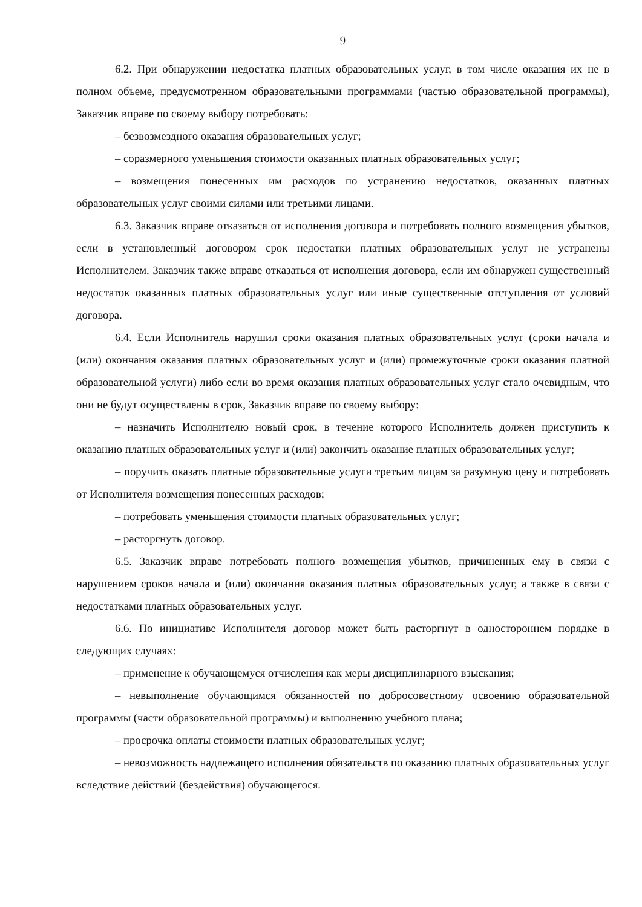9
6.2. При обнаружении недостатка платных образовательных услуг, в том числе оказания их не в полном объеме, предусмотренном образовательными программами (частью образовательной программы), Заказчик вправе по своему выбору потребовать:
– безвозмездного оказания образовательных услуг;
– соразмерного уменьшения стоимости оказанных платных образовательных услуг;
– возмещения понесенных им расходов по устранению недостатков, оказанных платных образовательных услуг своими силами или третьими лицами.
6.3. Заказчик вправе отказаться от исполнения договора и потребовать полного возмещения убытков, если в установленный договором срок недостатки платных образовательных услуг не устранены Исполнителем. Заказчик также вправе отказаться от исполнения договора, если им обнаружен существенный недостаток оказанных платных образовательных услуг или иные существенные отступления от условий договора.
6.4. Если Исполнитель нарушил сроки оказания платных образовательных услуг (сроки начала и (или) окончания оказания платных образовательных услуг и (или) промежуточные сроки оказания платной образовательной услуги) либо если во время оказания платных образовательных услуг стало очевидным, что они не будут осуществлены в срок, Заказчик вправе по своему выбору:
– назначить Исполнителю новый срок, в течение которого Исполнитель должен приступить к оказанию платных образовательных услуг и (или) закончить оказание платных образовательных услуг;
– поручить оказать платные образовательные услуги третьим лицам за разумную цену и потребовать от Исполнителя возмещения понесенных расходов;
– потребовать уменьшения стоимости платных образовательных услуг;
– расторгнуть договор.
6.5. Заказчик вправе потребовать полного возмещения убытков, причиненных ему в связи с нарушением сроков начала и (или) окончания оказания платных образовательных услуг, а также в связи с недостатками платных образовательных услуг.
6.6. По инициативе Исполнителя договор может быть расторгнут в одностороннем порядке в следующих случаях:
– применение к обучающемуся отчисления как меры дисциплинарного взыскания;
– невыполнение обучающимся обязанностей по добросовестному освоению образовательной программы (части образовательной программы) и выполнению учебного плана;
– просрочка оплаты стоимости платных образовательных услуг;
– невозможность надлежащего исполнения обязательств по оказанию платных образовательных услуг вследствие действий (бездействия) обучающегося.